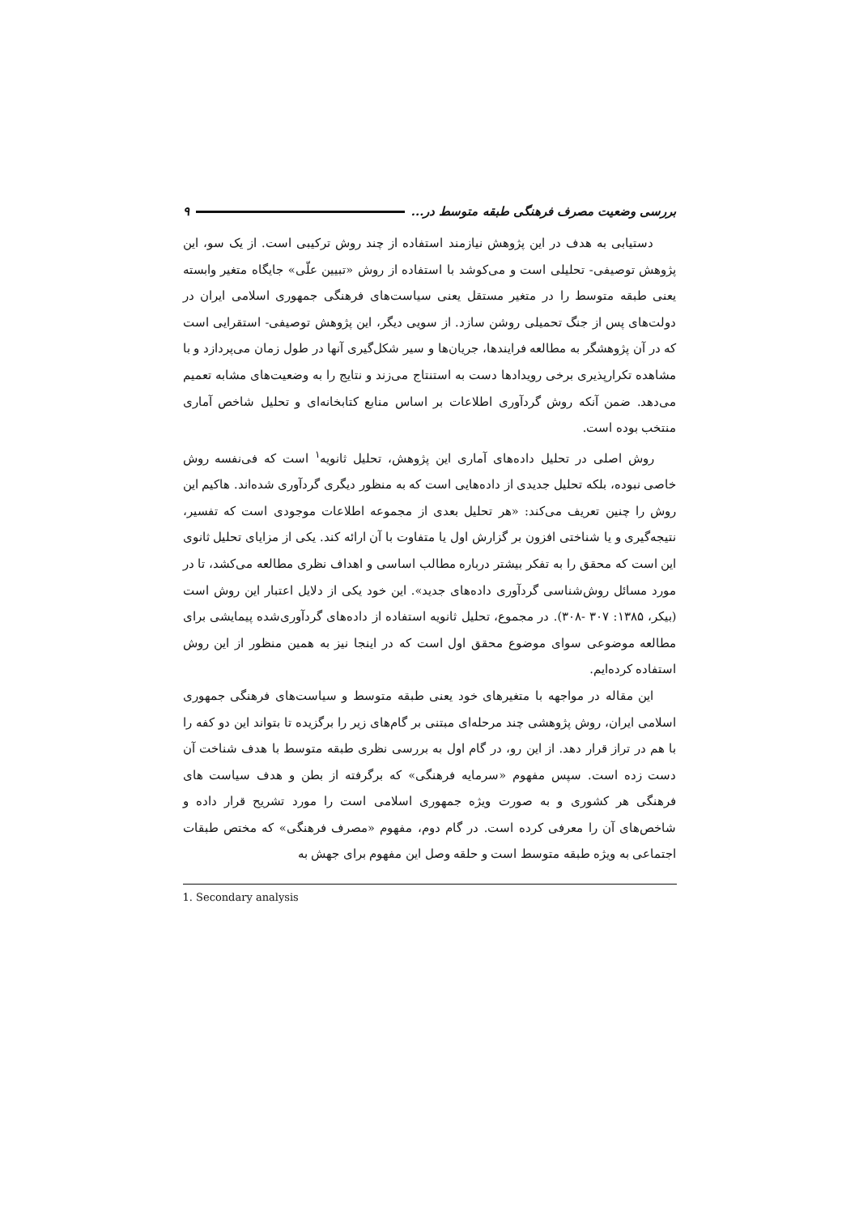بررسی وضعیت مصرف فرهنگی طبقه متوسط در... ۹
دستیابی به هدف در این پژوهش نیازمند استفاده از چند روش ترکیبی است. از یک سو، این پژوهش توصیفی- تحلیلی است و می‌کوشد با استفاده از روش «تبیین علّی» جایگاه متغیر وابسته یعنی طبقه متوسط را در متغیر مستقل یعنی سیاست‌های فرهنگی جمهوری اسلامی ایران در دولت‌های پس از جنگ تحمیلی روشن سازد. از سویی دیگر، این پژوهش توصیفی- استقرایی است که در آن پژوهشگر به مطالعه فرایندها، جریان‌ها و سیر شکل‌گیری آنها در طول زمان می‌پردازد و با مشاهده تکرارپذیری برخی رویدادها دست به استنتاج می‌زند و نتایج را به وضعیت‌های مشابه تعمیم می‌دهد. ضمن آنکه روش گردآوری اطلاعات بر اساس منابع کتابخانه‌ای و تحلیل شاخص آماری منتخب بوده است.
روش اصلی در تحلیل داده‌های آماری این پژوهش، تحلیل ثانویه<sup>۱</sup> است که فی‌نفسه روش خاصی نبوده، بلکه تحلیل جدیدی از داده‌هایی است که به منظور دیگری گردآوری شده‌اند. هاکیم این روش را چنین تعریف می‌کند: «هر تحلیل بعدی از مجموعه اطلاعات موجودی است که تفسیر، نتیجه‌گیری و یا شناختی افزون بر گزارش اول یا متفاوت با آن ارائه کند. یکی از مزایای تحلیل ثانوی این است که محقق را به تفکر بیشتر درباره مطالب اساسی و اهداف نظری مطالعه می‌کشد، تا در مورد مسائل روش‌شناسی گردآوری داده‌های جدید». این خود یکی از دلایل اعتبار این روش است (بیکر، ۱۳۸۵: ۳۰۷ -۳۰۸). در مجموع، تحلیل ثانویه استفاده از داده‌های گردآوری‌شده پیمایشی برای مطالعه موضوعی سوای موضوع محقق اول است که در اینجا نیز به همین منظور از این روش استفاده کرده‌ایم.
این مقاله در مواجهه با متغیرهای خود یعنی طبقه متوسط و سیاست‌های فرهنگی جمهوری اسلامی ایران، روش پژوهشی چند مرحله‌ای مبتنی بر گام‌های زیر را برگزیده تا بتواند این دو کفه را با هم در تراز قرار دهد. از این رو، در گام اول به بررسی نظری طبقه متوسط با هدف شناخت آن دست زده است. سپس مفهوم «سرمایه فرهنگی» که برگرفته از بطن و هدف سیاست های فرهنگی هر کشوری و به صورت ویژه جمهوری اسلامی است را مورد تشریح قرار داده و شاخص‌های آن را معرفی کرده است. در گام دوم، مفهوم «مصرف فرهنگی» که مختص طبقات اجتماعی به ویژه طبقه متوسط است و حلقه وصل این مفهوم برای جهش به
1. Secondary analysis